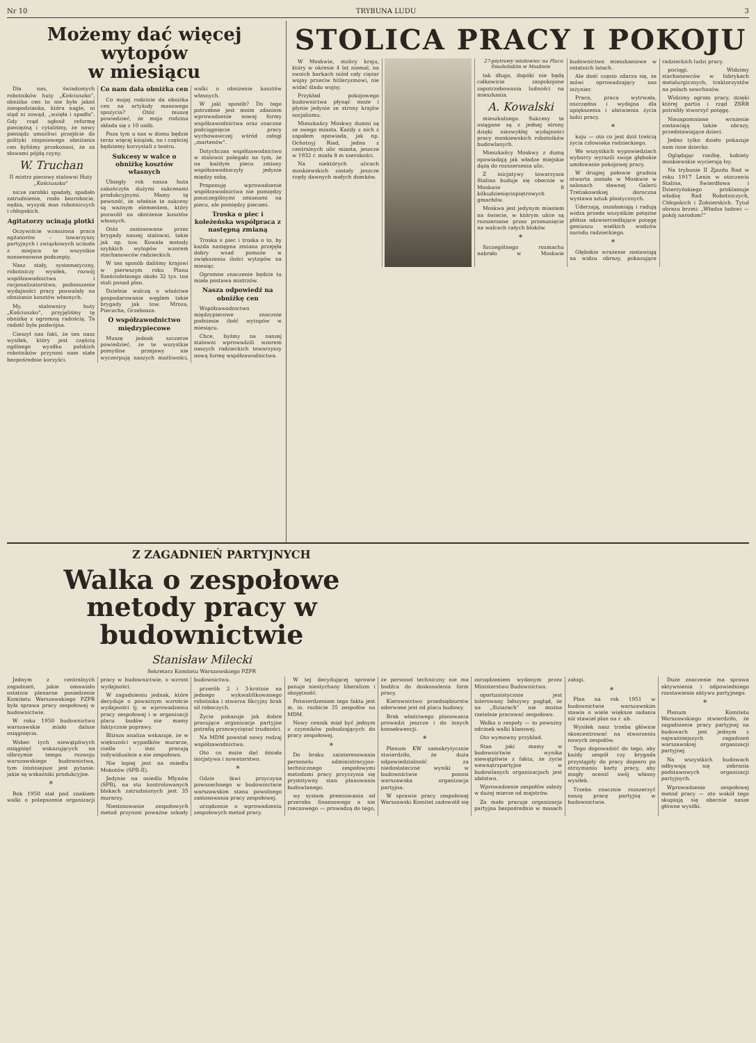Nr 10 TRYBUNA LUDU 3
Możemy dać więcej wytopów
w miesiącu
Dla nas, świadomych robotników huty „Kościuszko", obniżka cen to nie była jakaś niespodzianka, która nagle, ni stąd ni zowąd, „wzięła i spadła". Gdy rząd ogłosił reformę pieniężną i cytaliśmy, że nowy pieniądz umożliwi przejście do polityki stopniowego obniżania cen byliśmy przekonani, że za słowami pójdą czyny.
W. Truchan
II mistrz piecowy stalowni Huty „Kościuszko"
nicze zarobki spadały, spadało zatrudnienie, rosło bezrobocie, nędza, wyzysk mas robotniczych i chłopskich.
Agitatorzy ucinają plotki
Oczywiście wzmożona praca agitatorów – towarzyszy partyjnych i związkowych ucinała z miejsca te wszystkie nonsensowne podszepty.
Nasz stały, systematyczny, robotniczy wysiłek, rozwój współzawodnictwa i racjonalizatorstwa, podnoszenie wydajności pracy pozwalały na obniżanie kosztów własnych.
My, stalownicy huty „Kościuszko", przyjęliśmy tę obniżkę z ogromną radością. Ta radość była podwójna.
Cieszył nas fakt, że ten nasz wysiłek, który jest częścią ogólnego wysiłku polskich robotników przynosi nam stałe bezpośrednie korzyści.
Co nam dała obniżka cen
Co mojej rodzinie da obniżka cen na artykuły masowego spożycia? Otóż muszę powiedzieć, że moja rodzina składa się z 10 osób.
Poza tym u nas w domu będzie teraz więcej książek, no i częściej będziemy korzystali z teatru.
Sukcesy w walce o obniżkę kosztów własnych
Ubiegły rok nasza huta zakończyła dużymi sukcesami produkcyjnymi. Mamy tę pewność, że właśnie te sukcesy są ważnym elementem, który pozwolił na obniżenie kosztów własnych.
Otóż zastosowane przez brygady naszej stalowni, takie jak np. tow. Kowala metody szybkich wytopów wzorem stachanowców radzieckich.
W ten sposób daliśmy krajowi w pierwszym roku Planu Sześcioletniego około 32 tys. ton stali ponad plan.
Dzielnie walczą o właściwe gospodarowanie węglem takie brygady jak tow. Mroza, Piecucha, Grzebosza.
O współzawodnictwo międzypiecowe
Muszę jednak szczerze powiedzieć, że te wszystkie pomyślne przejawy nie wyczerpują naszych możliwości, walki o obniżenie kosztów własnych.
W jaki sposób? Do tego potrzebne jest moim zdaniem wprowadzenie nowej formy współzawodnictwa oraz znaczne podciągnięcie pracy wychowawczej wśród załogi „martenów".
Dotychczas współzawodnictwo w stalowni polegało na tym, że na każdym piecu zmiany współzawodniczyły jedynie między sobą.
Proponuję wprowadzenie współzawodnictwa nie pomiędzy poszczególnymi zmianami na piecu, ale pomiędzy piecami.
Troska o piec i koleżeńska współpraca z następną zmianą
Troska o piec i troska o to, by każda następna zmiana przejęła dobry wsad pomoże w zwiększeniu ilości wytopów na miesiąc.
Ogromne znaczenie będzie tu miała postawa mistrzów.
Nasza odpowiedź na obniżkę cen
Współzawodnictwo międzypiecowe znacznie podniesie ilość wytopów w miesiącu.
Chce, byśmy na naszej stalowni wprowadzili wzorem naszych radzieckich towarzyszy nową formę współzawodnictwa.
STOLICA PRACY I POKOJU
W Moskwie, stolicy kraju, który w okresie 4 lat niemal, na swoich barkach niósł cały ciężar wojny przeciw hitleryzmowi, nie widać śladu wojny.
Przykład pokojowego budownictwa płynąć może i płynie jedynie ze strony krajów socjalizmu.
Mieszkańcy Moskwy dumni są ze swego miasta. Każdy z nich z zapałem opowiada, jak np. Ochotnyj Riad, jedna z centralnych ulic miasta, jeszcze w 1932 r. miała 8 m szerokości.
Na niektórych ulicach moskiewskich zostały jeszcze rzędy dawnych małych domków.
27-piętrowy wieżowiec na Placu Smoleńskim w Moskwie
tak długo, dopóki nie będą całkowicie zaspokojone zapotrzebowania ludności na mieszkania.
A. Kowalski
mieszkalnego. Sukcesy te osiągane są z jednej strony dzięki niezwykłej wydajności pracy moskiewskich robotników budowlanych.
Mieszkańcy Moskwy z dumą opowiadają jak władze miejskie dążą do rozszerzenia ulic.
Z inicjatywy towarzysza Stalina buduje się obecnie w Moskwie 8 kilkudziesięciopiętrowych gmachów.
Moskwa jest jedynym miastem na świecie, w którym ulice są rozszerzane przez przesunięcie na walcach całych bloków.
*
Szczególnego rozmachu nabrało w Moskwie budownictwo mieszkaniowe w ostatnich latach.
Ale dość często zdarza się, że mówi oprowadzający nas inżynier.
Praca, praca wytrwała, oszczędna i wydajna dla upiększenia i ułatwienia życia ludzi pracy.
*
koju — oto co jest dziś treścią życia człowieka radzieckiego.
We wszystkich wypowiedziach wyborcy wyrazili swoje głębokie umiłowanie pokojowej pracy.
W drugiej połowie grudnia otwarta została w Moskwie w salonach sławnej Galerii Tretiakowskiej doroczna wystawa sztuk plastycznych.
Uderzają, oszałamiają i radują widza przede wszystkim potężne płótna odzwierciedlające potęgę geniuszu wielkich wodzów narodu radzieckiego.
*
Głębokie wrażenie zostawiają na widzu obrazy, pokazujące radzieckich ludzi pracy.
pociągi. Widzimy stachanowców w fabrykach metalurgicznych, traktorzystów na polach sowchozów.
Widzimy ogrom pracy, dzięki której partia i rząd ZSRR potrafiły stworzyć potęgę.
Niezapomniane wrażenie zostawiają także obrazy, przedstawiające dzieci.
Jedno tylko dzieło pokazuje nam inne dziecko.
Oglądając rzeźbę, kobiety moskiewskie wycierają łzy.
Na trybunie II Zjazdu Rad w roku 1917 Lenin w otoczeniu Stalina, Swierdłowa i Dzierżyńskiego proklamuje władzę Rad Robotniczych, Chłopskich i Żołnierskich. Tytuł obrazu brzmi: „Władza ludowi — pokój narodom!"
Z ZAGADNIEŃ PARTYJNYCH
Walka o zespołowe metody pracy w budownictwie
Stanisław Milecki
Sekretarz Komitetu Warszawskiego PZPR
Jednym z centralnych zagadnień, jakie omawiało ostatnie plenarne posiedzenie Komitetu Warszawskiego PZPR była sprawa pracy zespołowej w budownictwie.
W roku 1950 budownictwo warszawskie miało dalsze osiągnięcia.
Wobec tych niewątpliwych osiągnięć wskazujących na olbrzymie tempo rozwoju warszawskiego budownictwa, tym istotniejsze jest pytanie: jakie są wskaźniki produkcyjne.
*
Rok 1950 stał pod znakiem walki o polepszenie organizacji pracy w budownictwie, o wzrost wydajności.
W zagadnieniu jednak, które decyduje o poważnym wzroście wydajności tj. w wprowadzeniu pracy zespołowej i w organizacji placu budów nie mamy faktycznie poprawy.
Bliższa analiza wskazuje, że w większości wypadków murarze, cieśle i inni pracują indywidualnie a nie zespołowo.
Nie lepiej jest na osiedlu Mokotów (SPB-II).
Jedynie na osiedlu Młynów (SPB), na stu kontrolowanych blokach zatrudnionych jest 35 murarzy.
Niestosowanie zespołowych metod przynosi poważne szkody budownictwu.
przerób 2 i 3-krotnie na jednego wykwalifikowanego robotnika i stwarza fikcyjny brak sił roboczych.
Życie pokazuje jak dobre pracujące organizacje partyjne potrafią przezwyciężać trudności.
Na MDM powstał nowy rodzaj współzawodnictwa.
Oto co może dać śmiała inicjatywa i nowatorstwo.
*
Gdzie tkwi przyczyna powszechnego w budownictwie warszawskim stanu powolnego zastosowania pracy zespołowej.
urządzenie o wprowadzeniu zespołowych metod pracy.
W tej decydującej sprawie panuje niestychany liberalizm i obojętność.
Potwierdzeniem tego faktu jest m. in. rozbicie 35 zespołów na MDM.
Nowy cennik miał być jednym z czynników pobudzających do pracy zespołowej.
*
Do braku zainteresowania personelu administracyjno-technicznego zespołowymi metodami pracy przyczynia się prymitywny stan planowania budowlanego.
wy system premiowania od przerobu finansowego a nie rzeczowego — prowadzą do tego, że personel techniczny nie ma bodźca do doskonalenia form pracy.
Kierownictwo przedsiębiorstw oderwane jest od placu budowy.
Brak właściwego planowania prowadzi jeszcze i do innych konsekwencji.
*
Plenum KW samokrytycznie stwierdziło, że duża odpowiedzialność za niedostateczne wyniki w budownictwie ponosi warszawska organizacja partyjna.
W sprawie pracy zespołowej Warszawski Komitet zadowolił się zarządzeniem wydanym przez Ministerstwo Budownictwa.
oportunistycznie jest tolerowany fałszywy pogląd, że na „fliziarach" nie można rzetelnie pracować zespołowo.
Walka o zespoły — to poważny odcinek walki klasowej.
Oto wymowny przykład.
Stan jaki mamy w budownictwie wynika niewątpliwie z faktu, że życie wewnątrzpartyjne w budowlanych organizacjach jest ubóstwo.
Wprowadzenie zespołów zależy w dużej mierze od majstrów.
Za mało pracuje organizacja partyjna bezpośrednio w masach załogi.
*
Plan na rok 1951 w budownictwie warszawskim stawia o wiele większe zadania niż stawiał plan na r. ub.
Wysiłek nasz trzeba głównie skoncentrować na stworzeniu nowych zespołów.
Tego dopowadzić do tego, aby każdy zespół czy brygada przystąpiły do pracy dopiero po otrzymaniu karty pracy, aby mogły ocenić swój własny wysiłek.
Trzeba znacznie rozszerzyć naszą pracę partyjną w budownictwie.
Duże znaczenie ma sprawa aktywnienia i odpowiedniego rozstawienia aktywu partyjnego.
*
Plenum Komitetu Warszawskiego stwierdziło, że zagadnienie pracy partyjnej na budowach jest jednym z najważniejszych zagadnień warszawskiej organizacji partyjnej.
Na wszystkich budowach odbywają się zebrania podstawowych organizacji partyjnych.
Wprowadzenie zespołowej metod pracy — oto wokół tego skupiają się obecnie nasze główne wysiłki.